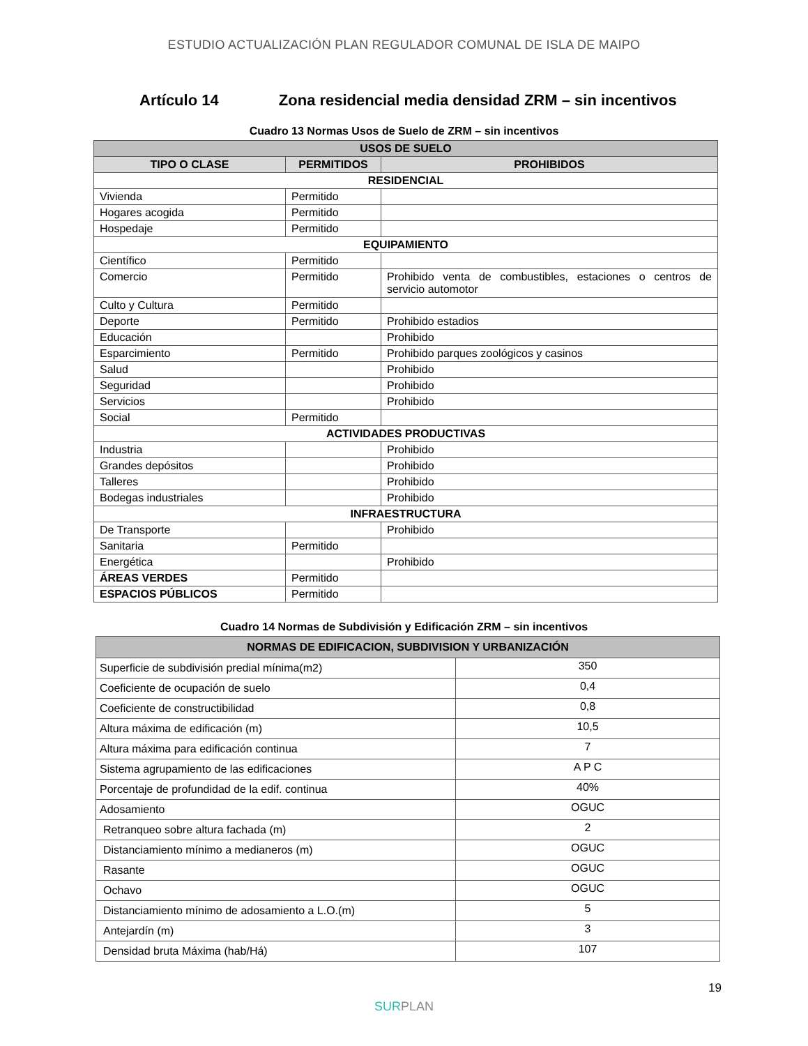ESTUDIO ACTUALIZACIÓN PLAN REGULADOR COMUNAL DE ISLA DE MAIPO
Artículo 14 Zona residencial media densidad ZRM – sin incentivos
Cuadro 13 Normas Usos de Suelo de ZRM – sin incentivos
| USOS DE SUELO | | |
| --- | --- | --- |
| TIPO O CLASE | PERMITIDOS | PROHIBIDOS |
| RESIDENCIAL | | |
| Vivienda | Permitido | |
| Hogares acogida | Permitido | |
| Hospedaje | Permitido | |
| EQUIPAMIENTO | | |
| Científico | Permitido | |
| Comercio | Permitido | Prohibido venta de combustibles, estaciones o centros de servicio automotor |
| Culto y Cultura | Permitido | |
| Deporte | Permitido | Prohibido estadios |
| Educación | | Prohibido |
| Esparcimiento | Permitido | Prohibido parques zoológicos y casinos |
| Salud | | Prohibido |
| Seguridad | | Prohibido |
| Servicios | | Prohibido |
| Social | Permitido | |
| ACTIVIDADES PRODUCTIVAS | | |
| Industria | | Prohibido |
| Grandes depósitos | | Prohibido |
| Talleres | | Prohibido |
| Bodegas industriales | | Prohibido |
| INFRAESTRUCTURA | | |
| De Transporte | | Prohibido |
| Sanitaria | Permitido | |
| Energética | | Prohibido |
| ÁREAS VERDES | Permitido | |
| ESPACIOS PÚBLICOS | Permitido | |
Cuadro 14 Normas de Subdivisión y Edificación ZRM – sin incentivos
| NORMAS DE EDIFICACION, SUBDIVISION Y URBANIZACIÓN | |
| --- | --- |
| Superficie de subdivisión predial mínima(m2) | 350 |
| Coeficiente de ocupación de suelo | 0,4 |
| Coeficiente de constructibilidad | 0,8 |
| Altura máxima de edificación (m) | 10,5 |
| Altura máxima para edificación continua | 7 |
| Sistema agrupamiento de las edificaciones | A P C |
| Porcentaje de profundidad de la edif. continua | 40% |
| Adosamiento | OGUC |
| Retranqueo sobre altura fachada (m) | 2 |
| Distanciamiento mínimo a medianeros (m) | OGUC |
| Rasante | OGUC |
| Ochavo | OGUC |
| Distanciamiento mínimo de adosamiento a L.O.(m) | 5 |
| Antejardín (m) | 3 |
| Densidad bruta Máxima (hab/Há) | 107 |
19
SURPLAN